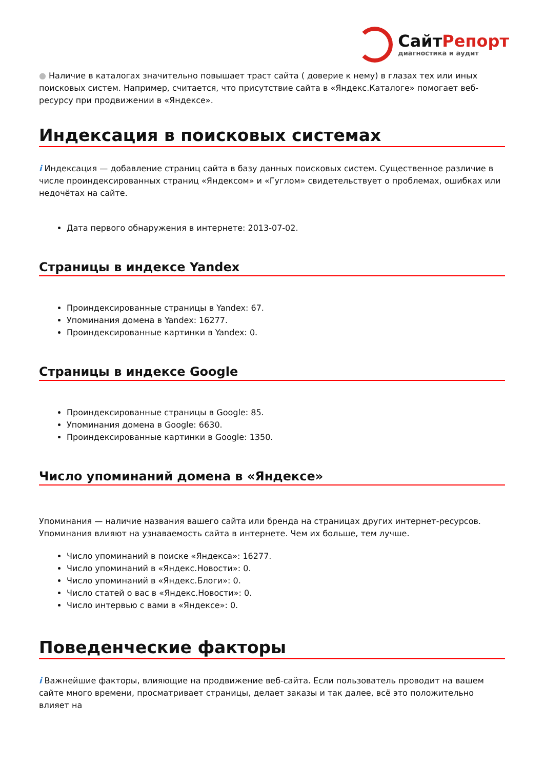СайтРепорт
диагностика и аудит
● Наличие в каталогах значительно повышает траст сайта ( доверие к нему) в глазах тех или иных поисковых систем. Например, считается, что присутствие сайта в «Яндекс.Каталоге» помогает веб-ресурсу при продвижении в «Яндексе».
Индексация в поисковых системах
i Индексация — добавление страниц сайта в базу данных поисковых систем. Существенное различие в числе проиндексированных страниц «Яндексом» и «Гуглом» свидетельствует о проблемах, ошибках или недочётах на сайте.
Дата первого обнаружения в интернете: 2013-07-02.
Страницы в индексе Yandex
Проиндексированные страницы в Yandex: 67.
Упоминания домена в Yandex: 16277.
Проиндексированные картинки в Yandex: 0.
Страницы в индексе Google
Проиндексированные страницы в Google: 85.
Упоминания домена в Google: 6630.
Проиндексированные картинки в Google: 1350.
Число упоминаний домена в «Яндексе»
Упоминания — наличие названия вашего сайта или бренда на страницах других интернет-ресурсов. Упоминания влияют на узнаваемость сайта в интернете. Чем их больше, тем лучше.
Число упоминаний в поиске «Яндекса»: 16277.
Число упоминаний в «Яндекс.Новости»: 0.
Число упоминаний в «Яндекс.Блоги»: 0.
Число статей о вас в «Яндекс.Новости»: 0.
Число интервью с вами в «Яндексе»: 0.
Поведенческие факторы
i Важнейшие факторы, влияющие на продвижение веб-сайта. Если пользователь проводит на вашем сайте много времени, просматривает страницы, делает заказы и так далее, всё это положительно влияет на